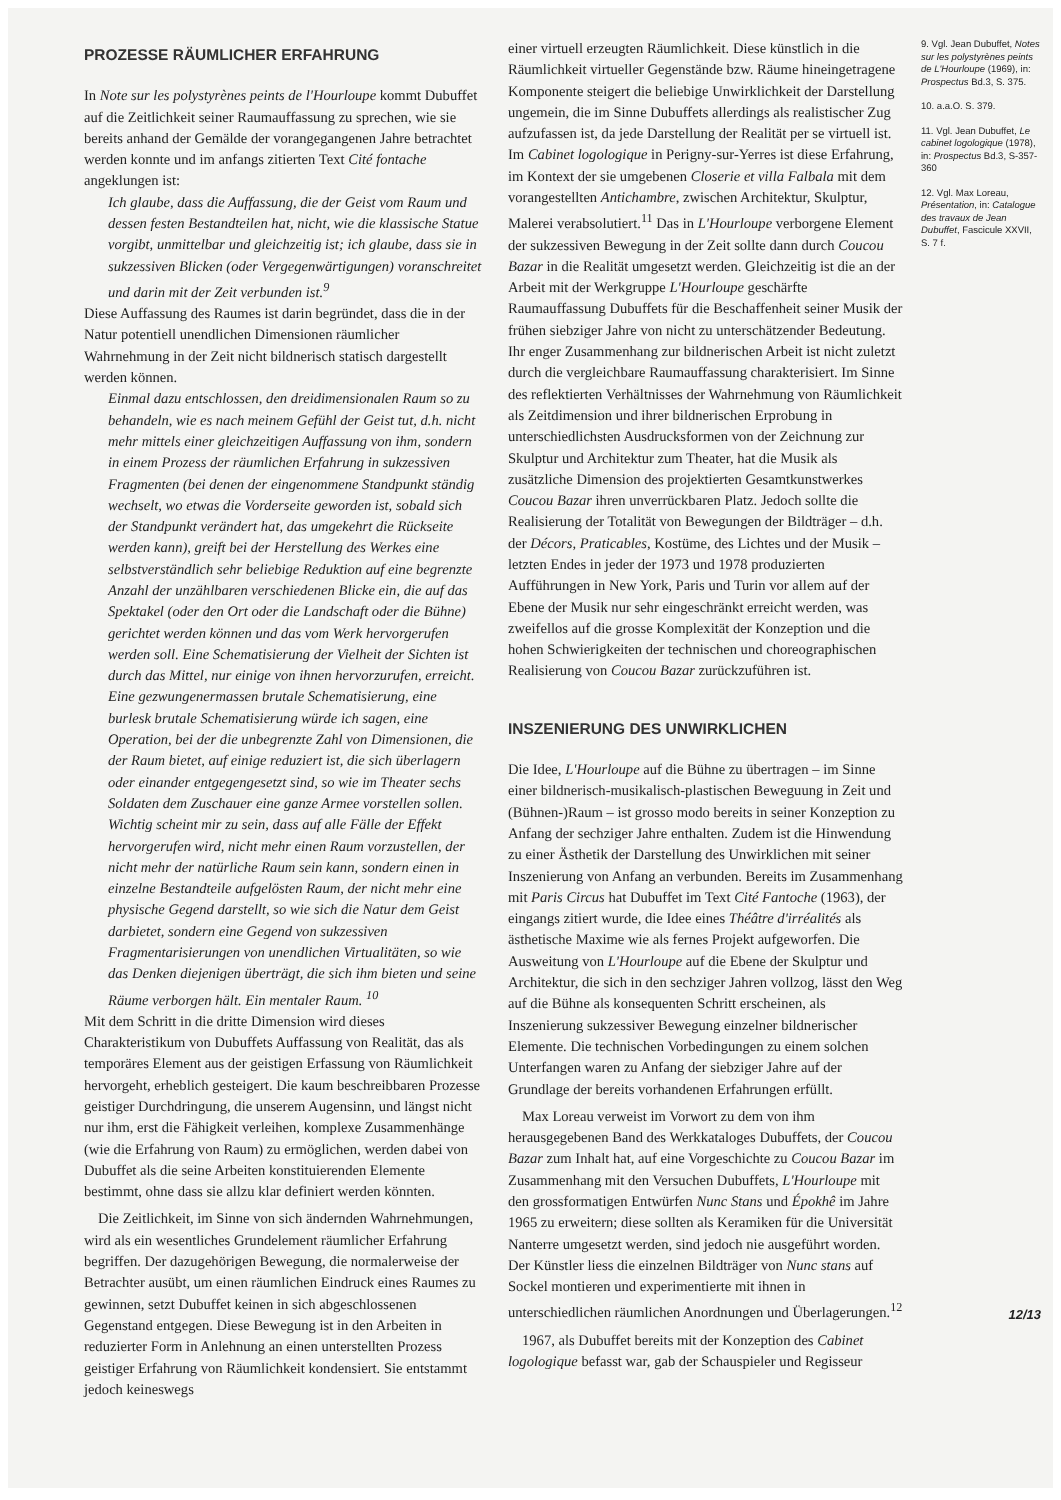PROZESSE RÄUMLICHER ERFAHRUNG
In Note sur les polystyrènes peints de l'Hourloupe kommt Dubuffet auf die Zeitlichkeit seiner Raumauffassung zu sprechen, wie sie bereits anhand der Gemälde der vorangegangenen Jahre betrachtet werden konnte und im anfangs zitierten Text Cité fontache angeklungen ist:
Ich glaube, dass die Auffassung, die der Geist vom Raum und dessen festen Bestandteilen hat, nicht, wie die klassische Statue vorgibt, unmittelbar und gleichzeitig ist; ich glaube, dass sie in sukzessiven Blicken (oder Vergegenwärtigungen) voranschreitet und darin mit der Zeit verbunden ist.<sup>9</sup>
Diese Auffassung des Raumes ist darin begründet, dass die in der Natur potentiell unendlichen Dimensionen räumlicher Wahrnehmung in der Zeit nicht bildnerisch statisch dargestellt werden können.
Einmal dazu entschlossen, den dreidimensionalen Raum so zu behandeln, wie es nach meinem Gefühl der Geist tut, d.h. nicht mehr mittels einer gleichzeitigen Auffassung von ihm, sondern in einem Prozess der räumlichen Erfahrung in sukzessiven Fragmenten (bei denen der eingenommene Standpunkt ständig wechselt, wo etwas die Vorderseite geworden ist, sobald sich der Standpunkt verändert hat, das umgekehrt die Rückseite werden kann), greift bei der Herstellung des Werkes eine selbstverständlich sehr beliebige Reduktion auf eine begrenzte Anzahl der unzählbaren verschiedenen Blicke ein, die auf das Spektakel (oder den Ort oder die Landschaft oder die Bühne) gerichtet werden können und das vom Werk hervorgerufen werden soll. Eine Schematisierung der Vielheit der Sichten ist durch das Mittel, nur einige von ihnen hervorzurufen, erreicht. Eine gezwungenermassen brutale Schematisierung, eine burlesk brutale Schematisierung würde ich sagen, eine Operation, bei der die unbegrenzte Zahl von Dimensionen, die der Raum bietet, auf einige reduziert ist, die sich überlagern oder einander entgegengesetzt sind, so wie im Theater sechs Soldaten dem Zuschauer eine ganze Armee vorstellen sollen. Wichtig scheint mir zu sein, dass auf alle Fälle der Effekt hervorgerufen wird, nicht mehr einen Raum vorzustellen, der nicht mehr der natürliche Raum sein kann, sondern einen in einzelne Bestandteile aufgelösten Raum, der nicht mehr eine physische Gegend darstellt, so wie sich die Natur dem Geist darbietet, sondern eine Gegend von sukzessiven Fragmentarisierungen von unendlichen Virtualitäten, so wie das Denken diejenigen überträgt, die sich ihm bieten und seine Räume verborgen hält. Ein mentaler Raum. <sup>10</sup>
Mit dem Schritt in die dritte Dimension wird dieses Charakteristikum von Dubuffets Auffassung von Realität, das als temporäres Element aus der geistigen Erfassung von Räumlichkeit hervorgeht, erheblich gesteigert. Die kaum beschreibbaren Prozesse geistiger Durchdringung, die unserem Augensinn, und längst nicht nur ihm, erst die Fähigkeit verleihen, komplexe Zusammenhänge (wie die Erfahrung von Raum) zu ermöglichen, werden dabei von Dubuffet als die seine Arbeiten konstituierenden Elemente bestimmt, ohne dass sie allzu klar definiert werden könnten.
Die Zeitlichkeit, im Sinne von sich ändernden Wahrnehmungen, wird als ein wesentliches Grundelement räumlicher Erfahrung begriffen. Der dazugehörigen Bewegung, die normalerweise der Betrachter ausübt, um einen räumlichen Eindruck eines Raumes zu gewinnen, setzt Dubuffet keinen in sich abgeschlossenen Gegenstand entgegen. Diese Bewegung ist in den Arbeiten in reduzierter Form in Anlehnung an einen unterstellten Prozess geistiger Erfahrung von Räumlichkeit kondensiert. Sie entstammt jedoch keineswegs
einer virtuell erzeugten Räumlichkeit. Diese künstlich in die Räumlichkeit virtueller Gegenstände bzw. Räume hineingetragene Komponente steigert die beliebige Unwirklichkeit der Darstellung ungemein, die im Sinne Dubuffets allerdings als realistischer Zug aufzufassen ist, da jede Darstellung der Realität per se virtuell ist. Im Cabinet logologique in Perigny-sur-Yerres ist diese Erfahrung, im Kontext der sie umgebenen Closerie et villa Falbala mit dem vorangestellten Antichambre, zwischen Architektur, Skulptur, Malerei verabsolutiert.<sup>11</sup> Das in L'Hourloupe verborgene Element der sukzessiven Bewegung in der Zeit sollte dann durch Coucou Bazar in die Realität umgesetzt werden. Gleichzeitig ist die an der Arbeit mit der Werkgruppe L'Hourloupe geschärfte Raumauffassung Dubuffets für die Beschaffenheit seiner Musik der frühen siebziger Jahre von nicht zu unterschätzender Bedeutung. Ihr enger Zusammenhang zur bildnerischen Arbeit ist nicht zuletzt durch die vergleichbare Raumauffassung charakterisiert. Im Sinne des reflektierten Verhältnisses der Wahrnehmung von Räumlichkeit als Zeitdimension und ihrer bildnerischen Erprobung in unterschiedlichsten Ausdrucksformen von der Zeichnung zur Skulptur und Architektur zum Theater, hat die Musik als zusätzliche Dimension des projektierten Gesamtkunstwerkes Coucou Bazar ihren unverrückbaren Platz. Jedoch sollte die Realisierung der Totalität von Bewegungen der Bildträger – d.h. der Décors, Praticables, Kostüme, des Lichtes und der Musik – letzten Endes in jeder der 1973 und 1978 produzierten Aufführungen in New York, Paris und Turin vor allem auf der Ebene der Musik nur sehr eingeschränkt erreicht werden, was zweifellos auf die grosse Komplexität der Konzeption und die hohen Schwierigkeiten der technischen und choreographischen Realisierung von Coucou Bazar zurückzuführen ist.
INSZENIERUNG DES UNWIRKLICHEN
Die Idee, L'Hourloupe auf die Bühne zu übertragen – im Sinne einer bildnerisch-musikalisch-plastischen Beweguung in Zeit und (Bühnen-)Raum – ist grosso modo bereits in seiner Konzeption zu Anfang der sechziger Jahre enthalten. Zudem ist die Hinwendung zu einer Ästhetik der Darstellung des Unwirklichen mit seiner Inszenierung von Anfang an verbunden. Bereits im Zusammenhang mit Paris Circus hat Dubuffet im Text Cité Fantoche (1963), der eingangs zitiert wurde, die Idee eines Théâtre d'irréalités als ästhetische Maxime wie als fernes Projekt aufgeworfen. Die Ausweitung von L'Hourloupe auf die Ebene der Skulptur und Architektur, die sich in den sechziger Jahren vollzog, lässt den Weg auf die Bühne als konsequenten Schritt erscheinen, als Inszenierung sukzessiver Bewegung einzelner bildnerischer Elemente. Die technischen Vorbedingungen zu einem solchen Unterfangen waren zu Anfang der siebziger Jahre auf der Grundlage der bereits vorhandenen Erfahrungen erfüllt.
Max Loreau verweist im Vorwort zu dem von ihm herausgegebenen Band des Werkkataloges Dubuffets, der Coucou Bazar zum Inhalt hat, auf eine Vorgeschichte zu Coucou Bazar im Zusammenhang mit den Versuchen Dubuffets, L'Hourloupe mit den grossformatigen Entwürfen Nunc Stans und Épokhê im Jahre 1965 zu erweitern; diese sollten als Keramiken für die Universität Nanterre umgesetzt werden, sind jedoch nie ausgeführt worden. Der Künstler liess die einzelnen Bildträger von Nunc stans auf Sockel montieren und experimentierte mit ihnen in unterschiedlichen räumlichen Anordnungen und Überlagerungen.<sup>12</sup>
1967, als Dubuffet bereits mit der Konzeption des Cabinet logologique befasst war, gab der Schauspieler und Regisseur
9. Vgl. Jean Dubuffet, Notes sur les polystyrènes peints de L'Hourloupe (1969), in: Prospectus Bd.3, S. 375.
10. a.a.O. S. 379.
11. Vgl. Jean Dubuffet, Le cabinet logologique (1978), in: Prospectus Bd.3, S-357-360
12. Vgl. Max Loreau, Présentation, in: Catalogue des travaux de Jean Dubuffet, Fascicule XXVII, S. 7 f.
12/13